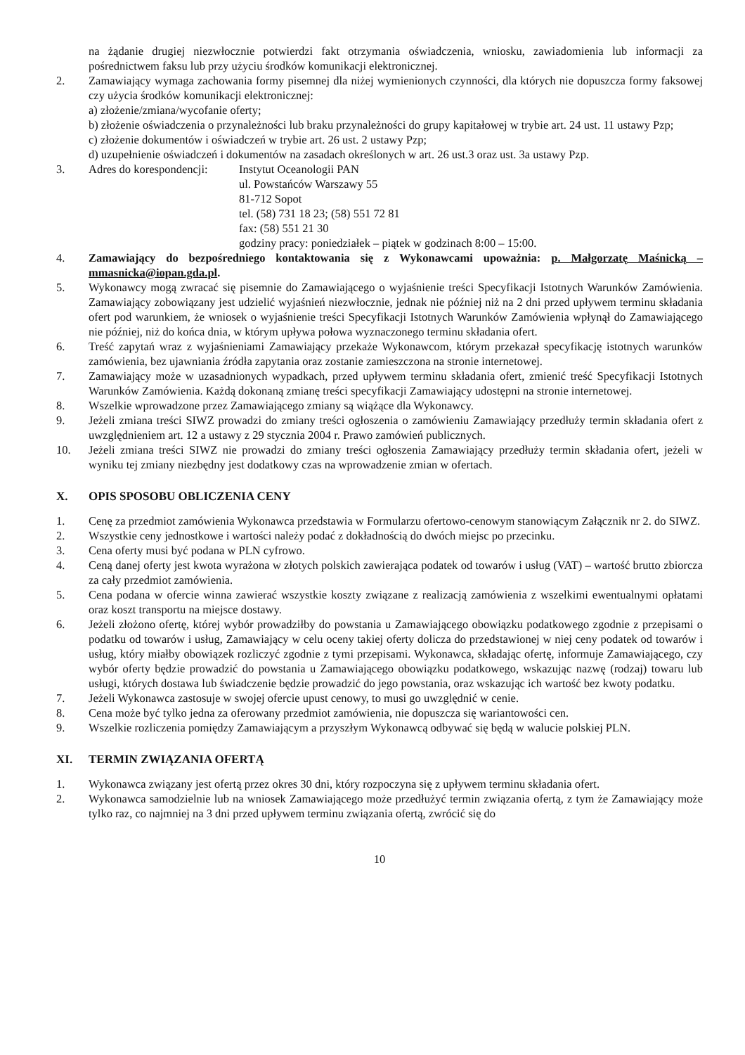na żądanie drugiej niezwłocznie potwierdzi fakt otrzymania oświadczenia, wniosku, zawiadomienia lub informacji za pośrednictwem faksu lub przy użyciu środków komunikacji elektronicznej.
2. Zamawiający wymaga zachowania formy pisemnej dla niżej wymienionych czynności, dla których nie dopuszcza formy faksowej czy użycia środków komunikacji elektronicznej:
a) złożenie/zmiana/wycofanie oferty;
b) złożenie oświadczenia o przynależności lub braku przynależności do grupy kapitałowej w trybie art. 24 ust. 11 ustawy Pzp;
c) złożenie dokumentów i oświadczeń w trybie art. 26 ust. 2 ustawy Pzp;
d) uzupełnienie oświadczeń i dokumentów na zasadach określonych w art. 26 ust.3 oraz ust. 3a ustawy Pzp.
3. Adres do korespondencji:
Instytut Oceanologii PAN
ul. Powstańców Warszawy 55
81-712 Sopot
tel. (58) 731 18 23; (58) 551 72 81
fax: (58) 551 21 30
godziny pracy: poniedziałek – piątek w godzinach 8:00 – 15:00.
4. Zamawiający do bezpośredniego kontaktowania się z Wykonawcami upoważnia: p. Małgorzatę Maśnicką – mmasnicka@iopan.gda.pl.
5. Wykonawcy mogą zwracać się pisemnie do Zamawiającego o wyjaśnienie treści Specyfikacji Istotnych Warunków Zamówienia. Zamawiający zobowiązany jest udzielić wyjaśnień niezwłocznie, jednak nie później niż na 2 dni przed upływem terminu składania ofert pod warunkiem, że wniosek o wyjaśnienie treści Specyfikacji Istotnych Warunków Zamówienia wpłynął do Zamawiającego nie później, niż do końca dnia, w którym upływa połowa wyznaczonego terminu składania ofert.
6. Treść zapytań wraz z wyjaśnieniami Zamawiający przekaże Wykonawcom, którym przekazał specyfikację istotnych warunków zamówienia, bez ujawniania źródła zapytania oraz zostanie zamieszczona na stronie internetowej.
7. Zamawiający może w uzasadnionych wypadkach, przed upływem terminu składania ofert, zmienić treść Specyfikacji Istotnych Warunków Zamówienia. Każdą dokonaną zmianę treści specyfikacji Zamawiający udostępni na stronie internetowej.
8. Wszelkie wprowadzone przez Zamawiającego zmiany są wiążące dla Wykonawcy.
9. Jeżeli zmiana treści SIWZ prowadzi do zmiany treści ogłoszenia o zamówieniu Zamawiający przedłuży termin składania ofert z uwzględnieniem art. 12 a ustawy z 29 stycznia 2004 r. Prawo zamówień publicznych.
10. Jeżeli zmiana treści SIWZ nie prowadzi do zmiany treści ogłoszenia Zamawiający przedłuży termin składania ofert, jeżeli w wyniku tej zmiany niezbędny jest dodatkowy czas na wprowadzenie zmian w ofertach.
X. OPIS SPOSOBU OBLICZENIA CENY
1. Cenę za przedmiot zamówienia Wykonawca przedstawia w Formularzu ofertowo-cenowym stanowiącym Załącznik nr 2. do SIWZ.
2. Wszystkie ceny jednostkowe i wartości należy podać z dokładnością do dwóch miejsc po przecinku.
3. Cena oferty musi być podana w PLN cyfrowo.
4. Ceną danej oferty jest kwota wyrażona w złotych polskich zawierająca podatek od towarów i usług (VAT) – wartość brutto zbiorcza za cały przedmiot zamówienia.
5. Cena podana w ofercie winna zawierać wszystkie koszty związane z realizacją zamówienia z wszelkimi ewentualnymi opłatami oraz koszt transportu na miejsce dostawy.
6. Jeżeli złożono ofertę, której wybór prowadziłby do powstania u Zamawiającego obowiązku podatkowego zgodnie z przepisami o podatku od towarów i usług, Zamawiający w celu oceny takiej oferty dolicza do przedstawionej w niej ceny podatek od towarów i usług, który miałby obowiązek rozliczyć zgodnie z tymi przepisami. Wykonawca, składając ofertę, informuje Zamawiającego, czy wybór oferty będzie prowadzić do powstania u Zamawiającego obowiązku podatkowego, wskazując nazwę (rodzaj) towaru lub usługi, których dostawa lub świadczenie będzie prowadzić do jego powstania, oraz wskazując ich wartość bez kwoty podatku.
7. Jeżeli Wykonawca zastosuje w swojej ofercie upust cenowy, to musi go uwzględnić w cenie.
8. Cena może być tylko jedna za oferowany przedmiot zamówienia, nie dopuszcza się wariantowości cen.
9. Wszelkie rozliczenia pomiędzy Zamawiającym a przyszłym Wykonawcą odbywać się będą w walucie polskiej PLN.
XI. TERMIN ZWIĄZANIA OFERTĄ
1. Wykonawca związany jest ofertą przez okres 30 dni, który rozpoczyna się z upływem terminu składania ofert.
2. Wykonawca samodzielnie lub na wniosek Zamawiającego może przedłużyć termin związania ofertą, z tym że Zamawiający może tylko raz, co najmniej na 3 dni przed upływem terminu związania ofertą, zwrócić się do
10